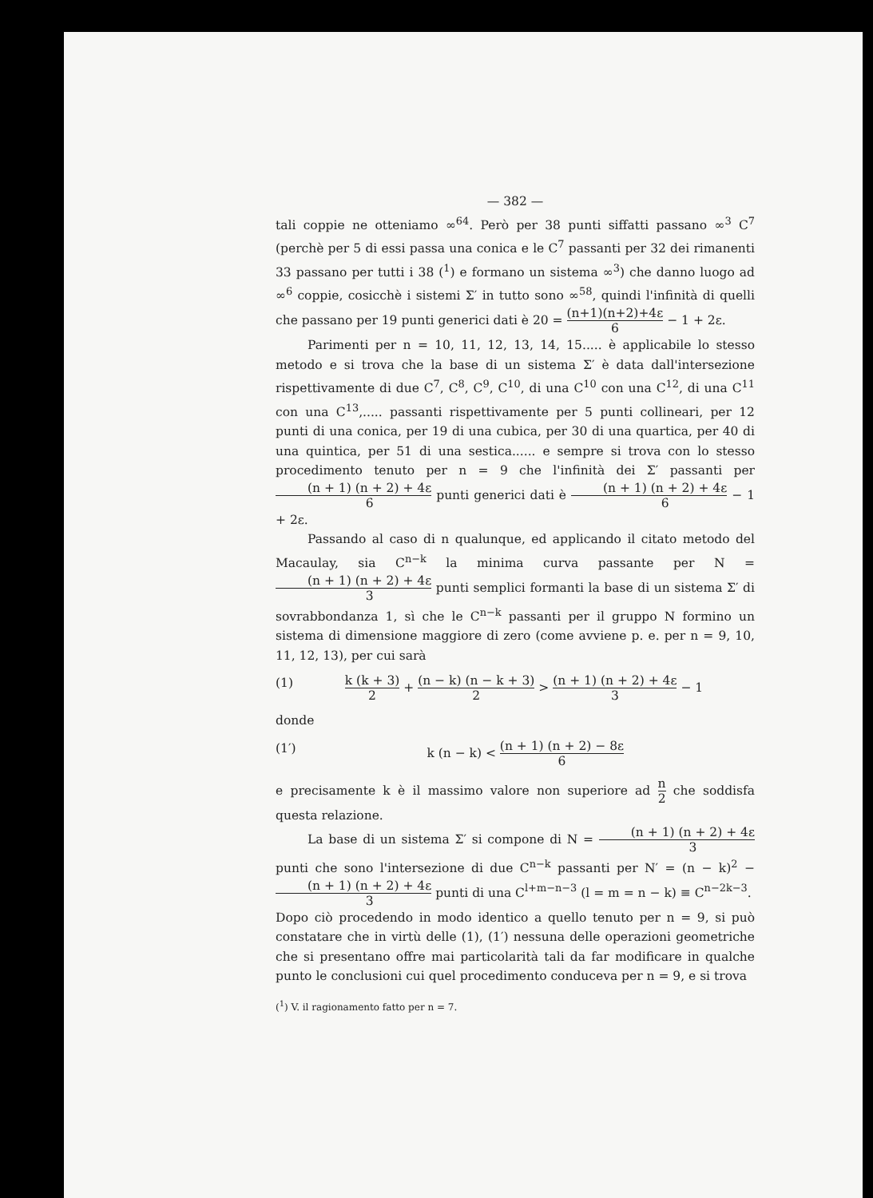— 382 —
tali coppie ne otteniamo ∞<sup>64</sup>. Però per 38 punti siffatti passano ∞<sup>3</sup> C<sup>7</sup> (perchè per 5 di essi passa una conica e le C<sup>7</sup> passanti per 32 dei rimanenti 33 passano per tutti i 38 (<sup>1</sup>) e formano un sistema ∞<sup>3</sup>) che danno luogo ad ∞<sup>6</sup> coppie, cosicchè i sistemi Σ′ in tutto sono ∞<sup>58</sup>, quindi l'infinità di quelli che passano per 19 punti generici dati è 20 = (n+1)(n+2)+4ε 6 − 1 + 2ε.
Parimenti per n = 10, 11, 12, 13, 14, 15..... è applicabile lo stesso metodo e si trova che la base di un sistema Σ′ è data dall'intersezione rispettivamente di due C<sup>7</sup>, C<sup>8</sup>, C<sup>9</sup>, C<sup>10</sup>, di una C<sup>10</sup> con una C<sup>12</sup>, di una C<sup>11</sup> con una C<sup>13</sup>,..... passanti rispettivamente per 5 punti collineari, per 12 punti di una conica, per 19 di una cubica, per 30 di una quartica, per 40 di una quintica, per 51 di una sestica...... e sempre si trova con lo stesso procedimento tenuto per n = 9 che l'infinità dei Σ′ passanti per (n + 1) (n + 2) + 4ε 6 punti generici dati è (n + 1) (n + 2) + 4ε 6 − 1 + 2ε.
Passando al caso di n qualunque, ed applicando il citato metodo del Macaulay, sia C<sup>n−k</sup> la minima curva passante per N = (n + 1) (n + 2) + 4ε 3 punti semplici formanti la base di un sistema Σ′ di sovrabbondanza 1, sì che le C<sup>n−k</sup> passanti per il gruppo N formino un sistema di dimensione maggiore di zero (come avviene p. e. per n = 9, 10, 11, 12, 13), per cui sarà
(1) k (k + 3) 2 + (n − k) (n − k + 3) 2 > (n + 1) (n + 2) + 4ε 3 − 1
donde
(1′) k (n − k) < (n + 1) (n + 2) − 8ε 6
e precisamente k è il massimo valore non superiore ad n 2 che soddisfa questa relazione.
La base di un sistema Σ′ si compone di N = (n + 1) (n + 2) + 4ε 3 punti che sono l'intersezione di due C<sup>n−k</sup> passanti per N′ = (n − k)<sup>2</sup> − (n + 1) (n + 2) + 4ε 3 punti di una C<sup>l+m−n−3</sup> (l = m = n − k) ≡ C<sup>n−2k−3</sup>.
Dopo ciò procedendo in modo identico a quello tenuto per n = 9, si può constatare che in virtù delle (1), (1′) nessuna delle operazioni geometriche che si presentano offre mai particolarità tali da far modificare in qualche punto le conclusioni cui quel procedimento conduceva per n = 9, e si trova
(<sup>1</sup>) V. il ragionamento fatto per n = 7.